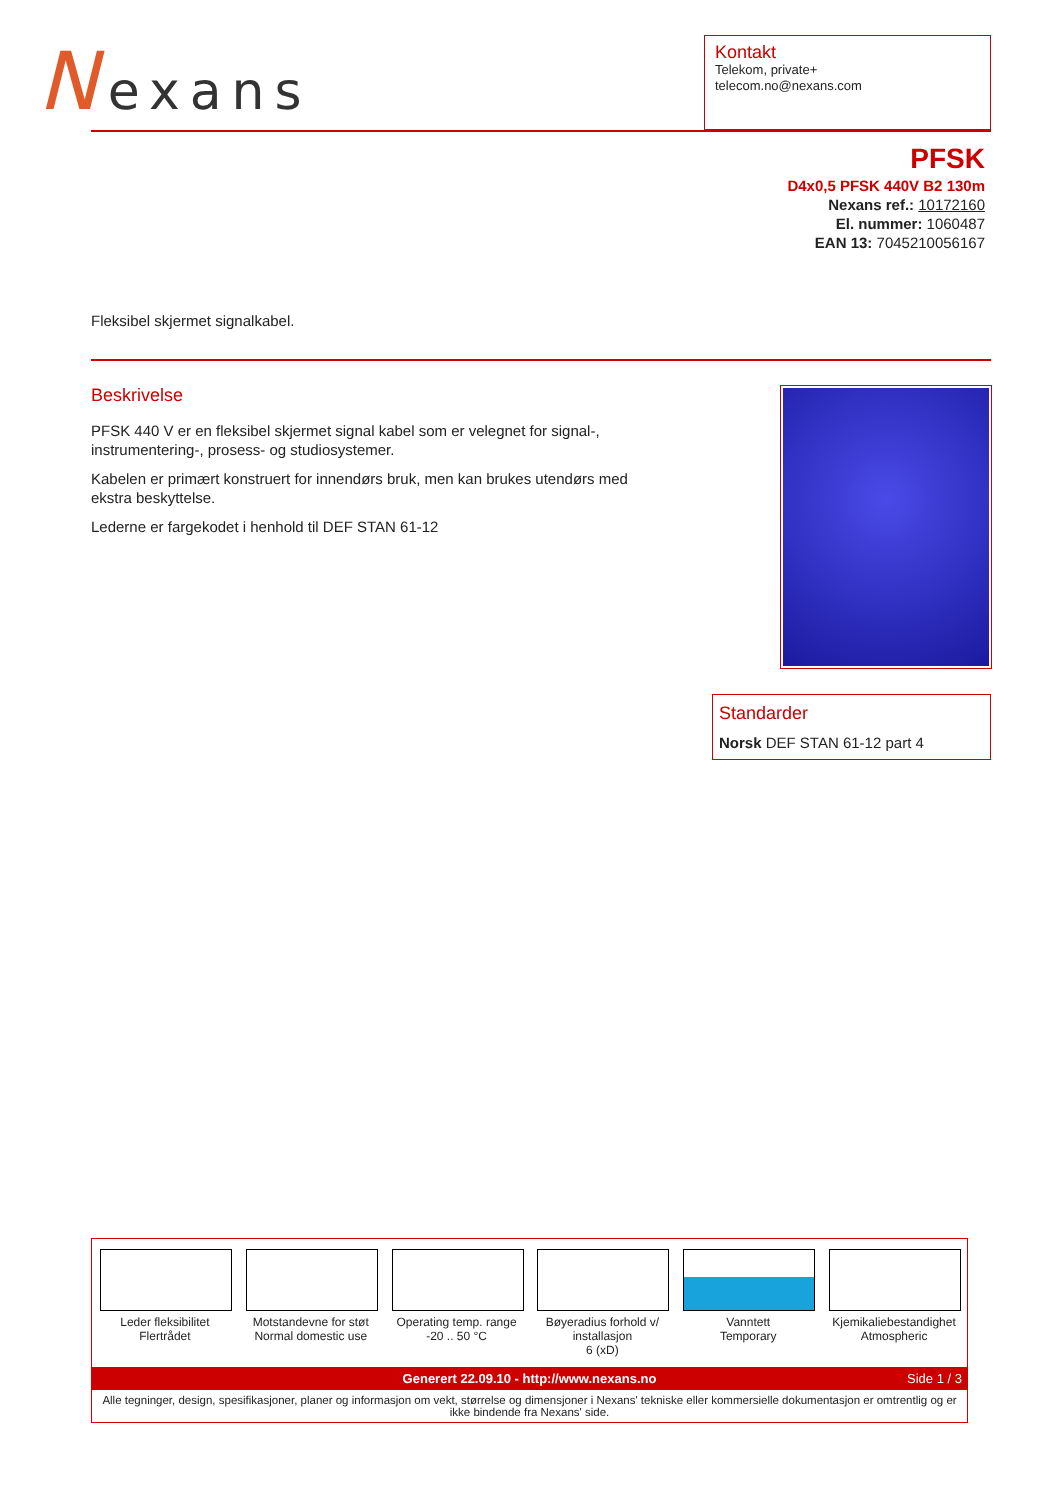Nexans
Kontakt
Telekom, private+
telecom.no@nexans.com
PFSK
D4x0,5 PFSK 440V B2 130m
Nexans ref.: 10172160
El. nummer: 1060487
EAN 13: 7045210056167
Fleksibel skjermet signalkabel.
Beskrivelse
PFSK 440 V er en fleksibel skjermet signal kabel som er velegnet for signal-, instrumentering-, prosess- og studiosystemer.
Kabelen er primært konstruert for innendørs bruk, men kan brukes utendørs med ekstra beskyttelse.
Lederne er fargekodet i henhold til DEF STAN 61-12
Standarder
Norsk DEF STAN 61-12 part 4
Leder fleksibilitet
Flertrådet
Motstandevne for støt
Normal domestic use
Operating temp. range
-20 .. 50 °C
Bøyeradius forhold v/ installasjon
6 (xD)
Vanntett
Temporary
Kjemikaliebestandighet
Atmospheric
Generert 22.09.10 - http://www.nexans.no Side 1 / 3
Alle tegninger, design, spesifikasjoner, planer og informasjon om vekt, størrelse og dimensjoner i Nexans' tekniske eller kommersielle dokumentasjon er omtrentlig og er ikke bindende fra Nexans' side.